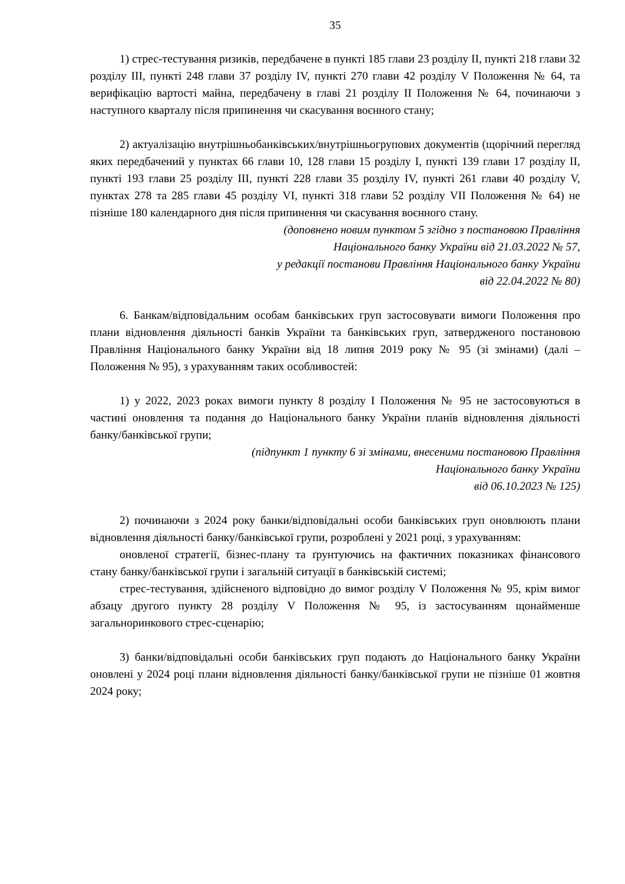35
1) стрес-тестування ризиків, передбачене в пункті 185 глави 23 розділу ІІ, пункті 218 глави 32 розділу ІІІ, пункті 248 глави 37 розділу IV, пункті 270 глави 42 розділу V Положення № 64, та верифікацію вартості майна, передбачену в главі 21 розділу ІІ Положення № 64, починаючи з наступного кварталу після припинення чи скасування воєнного стану;
2) актуалізацію внутрішньобанківських/внутрішньогрупових документів (щорічний перегляд яких передбачений у пунктах 66 глави 10, 128 глави 15 розділу І, пункті 139 глави 17 розділу ІІ, пункті 193 глави 25 розділу ІІІ, пункті 228 глави 35 розділу IV, пункті 261 глави 40 розділу V, пунктах 278 та 285 глави 45 розділу VI, пункті 318 глави 52 розділу VII Положення № 64) не пізніше 180 календарного дня після припинення чи скасування воєнного стану.
(доповнено новим пунктом 5 згідно з постановою Правління
Національного банку України від 21.03.2022 № 57,
у редакції постанови Правління Національного банку України
від 22.04.2022 № 80)
6. Банкам/відповідальним особам банківських груп застосовувати вимоги Положення про плани відновлення діяльності банків України та банківських груп, затвердженого постановою Правління Національного банку України від 18 липня 2019 року № 95 (зі змінами) (далі – Положення № 95), з урахуванням таких особливостей:
1) у 2022, 2023 роках вимоги пункту 8 розділу І Положення № 95 не застосовуються в частині оновлення та подання до Національного банку України планів відновлення діяльності банку/банківської групи;
(підпункт 1 пункту 6 зі змінами, внесеними постановою Правління
Національного банку України
від 06.10.2023 № 125)
2) починаючи з 2024 року банки/відповідальні особи банківських груп оновлюють плани відновлення діяльності банку/банківської групи, розроблені у 2021 році, з урахуванням:
оновленої стратегії, бізнес-плану та ґрунтуючись на фактичних показниках фінансового стану банку/банківської групи і загальній ситуації в банківській системі;
стрес-тестування, здійсненого відповідно до вимог розділу V Положення № 95, крім вимог абзацу другого пункту 28 розділу V Положення № 95, із застосуванням щонайменше загальноринкового стрес-сценарію;
3) банки/відповідальні особи банківських груп подають до Національного банку України оновлені у 2024 році плани відновлення діяльності банку/банківської групи не пізніше 01 жовтня 2024 року;